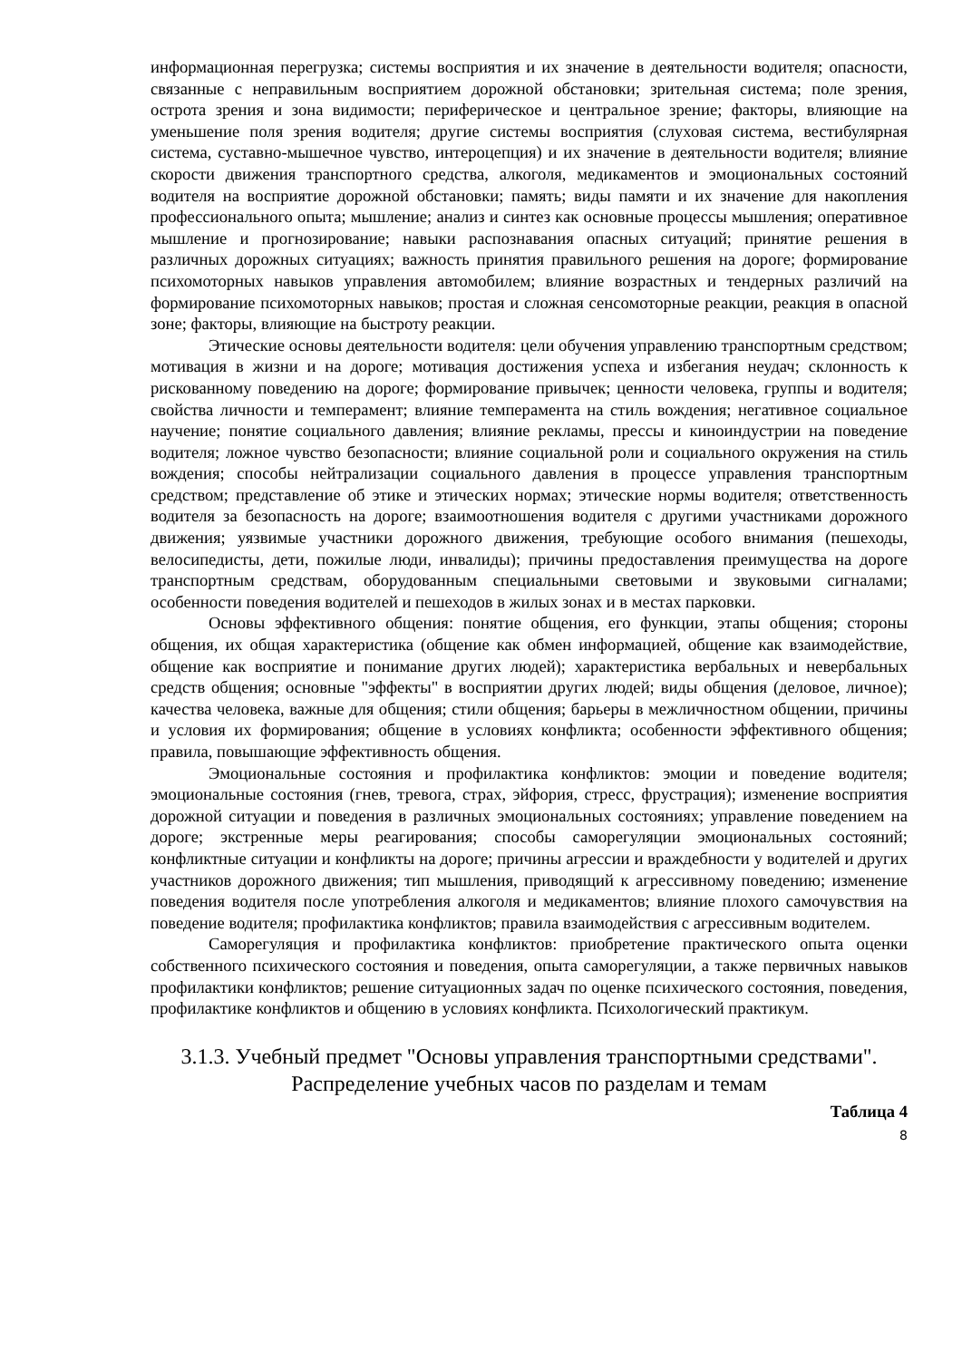информационная перегрузка; системы восприятия и их значение в деятельности водителя; опасности, связанные с неправильным восприятием дорожной обстановки; зрительная система; поле зрения, острота зрения и зона видимости; периферическое и центральное зрение; факторы, влияющие на уменьшение поля зрения водителя; другие системы восприятия (слуховая система, вестибулярная система, суставно-мышечное чувство, интероцепция) и их значение в деятельности водителя; влияние скорости движения транспортного средства, алкоголя, медикаментов и эмоциональных состояний водителя на восприятие дорожной обстановки; память; виды памяти и их значение для накопления профессионального опыта; мышление; анализ и синтез как основные процессы мышления; оперативное мышление и прогнозирование; навыки распознавания опасных ситуаций; принятие решения в различных дорожных ситуациях; важность принятия правильного решения на дороге; формирование психомоторных навыков управления автомобилем; влияние возрастных и тендерных различий на формирование психомоторных навыков; простая и сложная сенсомоторные реакции, реакция в опасной зоне; факторы, влияющие на быстроту реакции.
Этические основы деятельности водителя: цели обучения управлению транспортным средством; мотивация в жизни и на дороге; мотивация достижения успеха и избегания неудач; склонность к рискованному поведению на дороге; формирование привычек; ценности человека, группы и водителя; свойства личности и темперамент; влияние темперамента на стиль вождения; негативное социальное научение; понятие социального давления; влияние рекламы, прессы и киноиндустрии на поведение водителя; ложное чувство безопасности; влияние социальной роли и социального окружения на стиль вождения; способы нейтрализации социального давления в процессе управления транспортным средством; представление об этике и этических нормах; этические нормы водителя; ответственность водителя за безопасность на дороге; взаимоотношения водителя с другими участниками дорожного движения; уязвимые участники дорожного движения, требующие особого внимания (пешеходы, велосипедисты, дети, пожилые люди, инвалиды); причины предоставления преимущества на дороге транспортным средствам, оборудованным специальными световыми и звуковыми сигналами; особенности поведения водителей и пешеходов в жилых зонах и в местах парковки.
Основы эффективного общения: понятие общения, его функции, этапы общения; стороны общения, их общая характеристика (общение как обмен информацией, общение как взаимодействие, общение как восприятие и понимание других людей); характеристика вербальных и невербальных средств общения; основные "эффекты" в восприятии других людей; виды общения (деловое, личное); качества человека, важные для общения; стили общения; барьеры в межличностном общении, причины и условия их формирования; общение в условиях конфликта; особенности эффективного общения; правила, повышающие эффективность общения.
Эмоциональные состояния и профилактика конфликтов: эмоции и поведение водителя; эмоциональные состояния (гнев, тревога, страх, эйфория, стресс, фрустрация); изменение восприятия дорожной ситуации и поведения в различных эмоциональных состояниях; управление поведением на дороге; экстренные меры реагирования; способы саморегуляции эмоциональных состояний; конфликтные ситуации и конфликты на дороге; причины агрессии и враждебности у водителей и других участников дорожного движения; тип мышления, приводящий к агрессивному поведению; изменение поведения водителя после употребления алкоголя и медикаментов; влияние плохого самочувствия на поведение водителя; профилактика конфликтов; правила взаимодействия с агрессивным водителем.
Саморегуляция и профилактика конфликтов: приобретение практического опыта оценки собственного психического состояния и поведения, опыта саморегуляции, а также первичных навыков профилактики конфликтов; решение ситуационных задач по оценке психического состояния, поведения, профилактике конфликтов и общению в условиях конфликта. Психологический практикум.
3.1.3. Учебный предмет "Основы управления транспортными средствами".
Распределение учебных часов по разделам и темам
Таблица 4
8